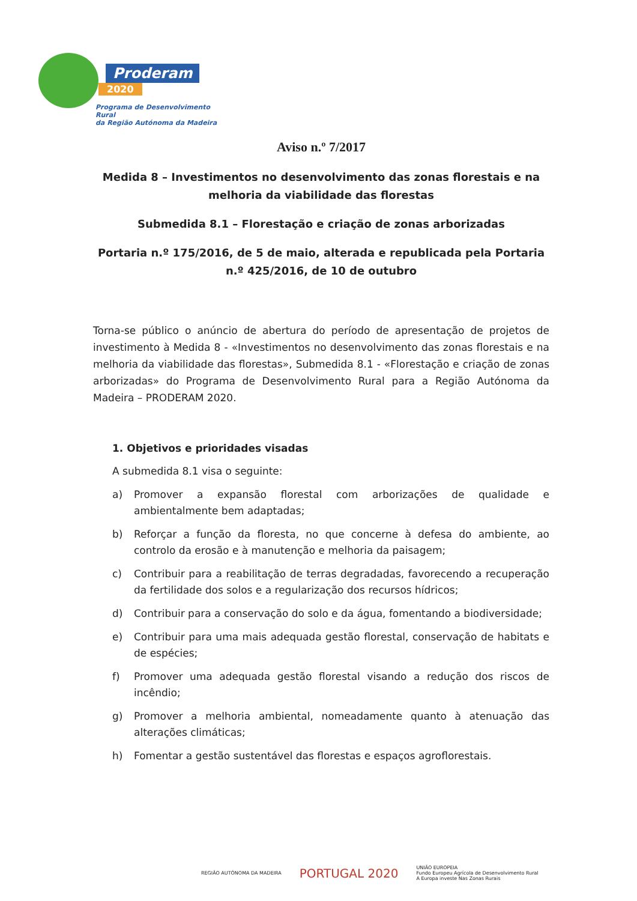Proderam
2020
Programa de Desenvolvimento Rural
da Região Autónoma da Madeira
Aviso n.º 7/2017
Medida 8 – Investimentos no desenvolvimento das zonas florestais e na melhoria da viabilidade das florestas
Submedida 8.1 – Florestação e criação de zonas arborizadas
Portaria n.º 175/2016, de 5 de maio, alterada e republicada pela Portaria n.º 425/2016, de 10 de outubro
Torna-se público o anúncio de abertura do período de apresentação de projetos de investimento à Medida 8 - «Investimentos no desenvolvimento das zonas florestais e na melhoria da viabilidade das florestas», Submedida 8.1 - «Florestação e criação de zonas arborizadas» do Programa de Desenvolvimento Rural para a Região Autónoma da Madeira – PRODERAM 2020.
1. Objetivos e prioridades visadas
A submedida 8.1 visa o seguinte:
a) Promover a expansão florestal com arborizações de qualidade e ambientalmente bem adaptadas;
b) Reforçar a função da floresta, no que concerne à defesa do ambiente, ao controlo da erosão e à manutenção e melhoria da paisagem;
c) Contribuir para a reabilitação de terras degradadas, favorecendo a recuperação da fertilidade dos solos e a regularização dos recursos hídricos;
d) Contribuir para a conservação do solo e da água, fomentando a biodiversidade;
e) Contribuir para uma mais adequada gestão florestal, conservação de habitats e de espécies;
f) Promover uma adequada gestão florestal visando a redução dos riscos de incêndio;
g) Promover a melhoria ambiental, nomeadamente quanto à atenuação das alterações climáticas;
h) Fomentar a gestão sustentável das florestas e espaços agroflorestais.
REGIÃO AUTÓNOMA DA MADEIRA
PORTUGAL 2020
UNIÃO EUROPEIA
Fundo Europeu Agrícola de Desenvolvimento Rural
A Europa investe Nas Zonas Rurais